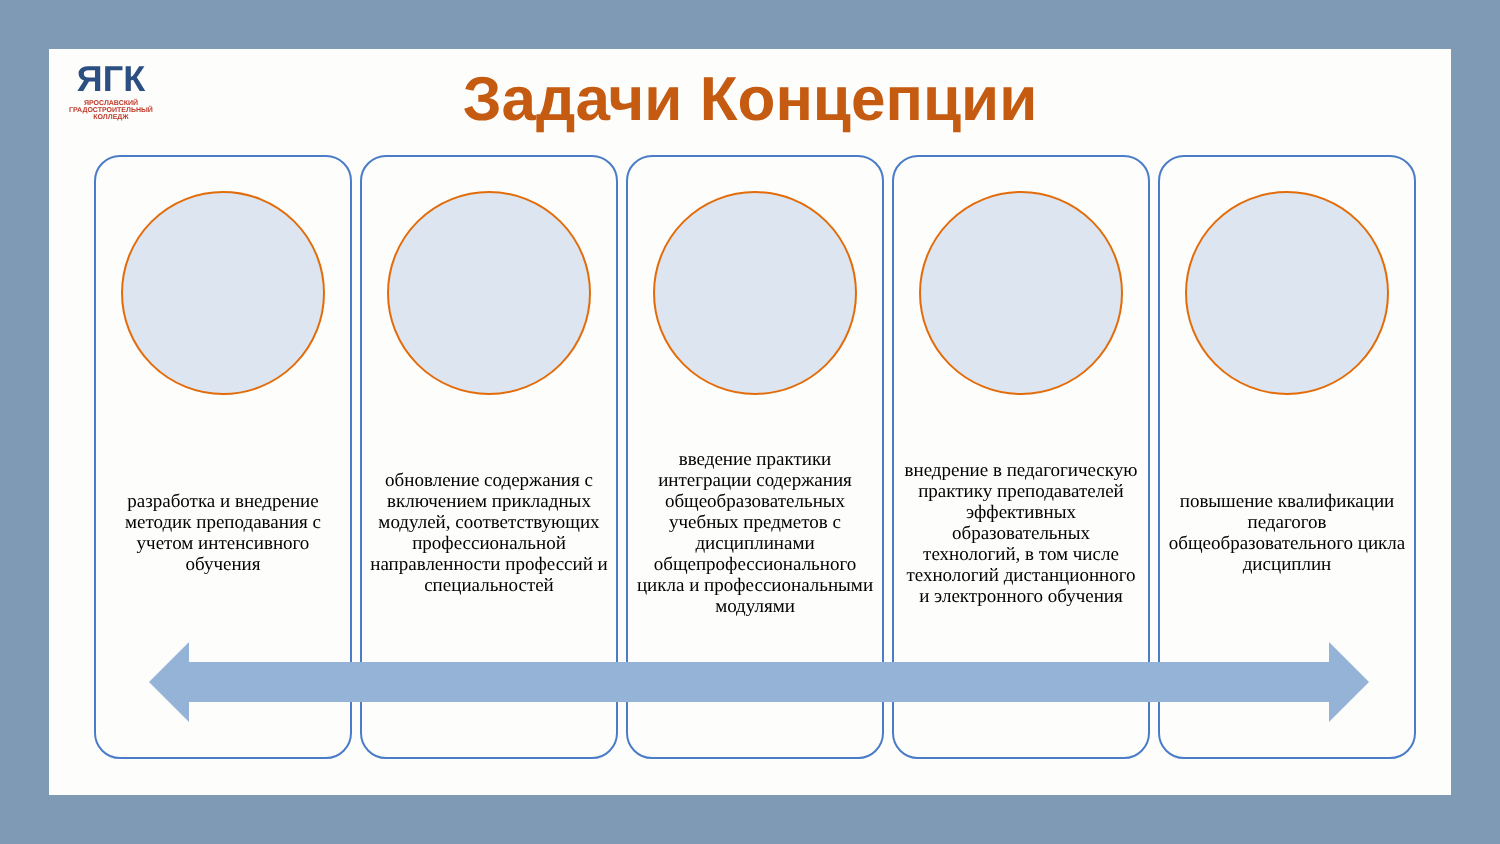ЯГК
ЯРОСЛАВСКИЙ ГРАДОСТРОИТЕЛЬНЫЙ КОЛЛЕДЖ
Задачи Концепции
разработка и внедрение методик преподавания с учетом интенсивного обучения
обновление содержания с включением прикладных модулей, соответствующих профессиональной направленности профессий и специальностей
введение практики интеграции содержания общеобразовательных учебных предметов с дисциплинами общепрофессионального цикла и профессиональными модулями
внедрение в педагогическую практику преподавателей эффективных образовательных технологий, в том числе технологий дистанционного и электронного обучения
повышение квалификации педагогов общеобразовательного цикла дисциплин